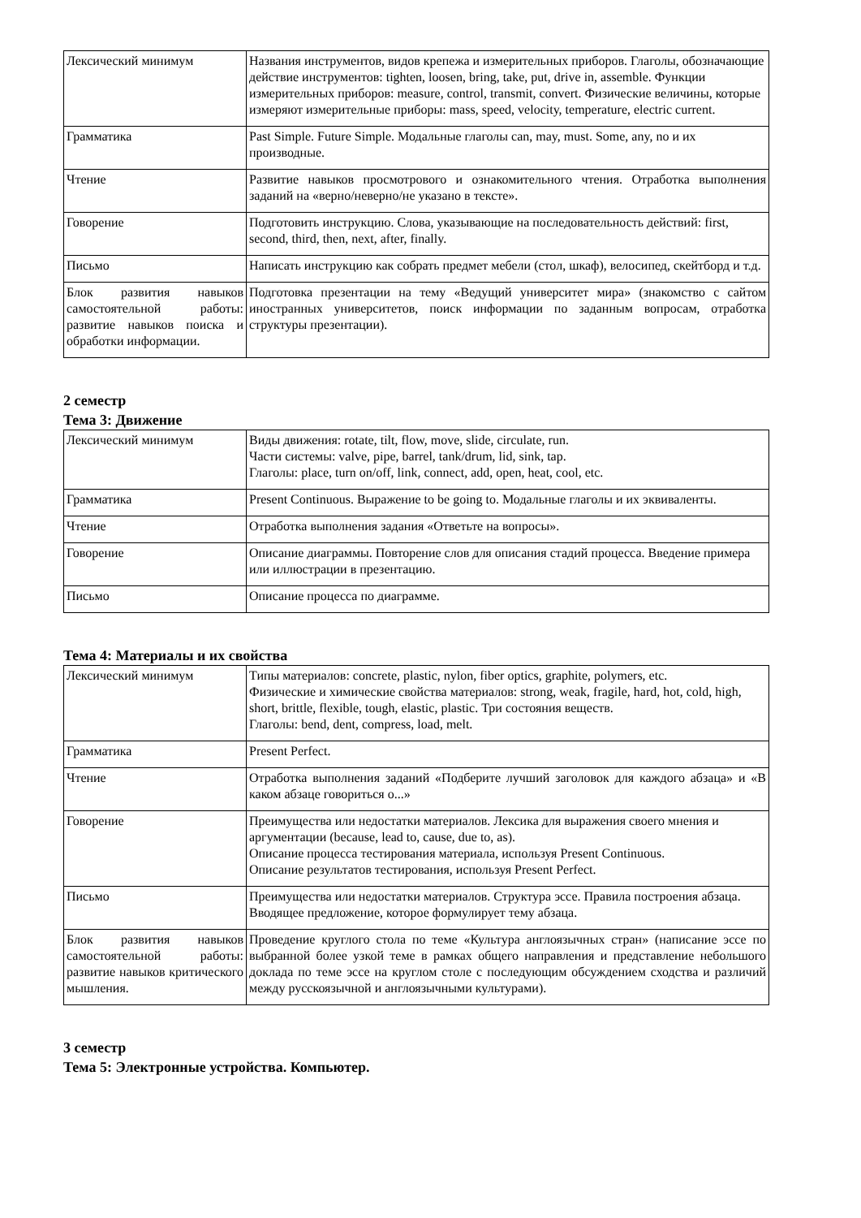| Лексический минимум | Названия инструментов, видов крепежа и измерительных приборов. Глаголы, обозначающие действие инструментов: tighten, loosen, bring, take, put, drive in, assemble. Функции измерительных приборов: measure, control, transmit, convert. Физические величины, которые измеряют измерительные приборы: mass, speed, velocity, temperature, electric current. |
| Грамматика | Past Simple. Future Simple. Модальные глаголы can, may, must. Some, any, no и их производные. |
| Чтение | Развитие навыков просмотрового и ознакомительного чтения. Отработка выполнения заданий на «верно/неверно/не указано в тексте». |
| Говорение | Подготовить инструкцию. Слова, указывающие на последовательность действий: first, second, third, then, next, after, finally. |
| Письмо | Написать инструкцию как собрать предмет мебели (стол, шкаф), велосипед, скейтборд и т.д. |
| Блок развития навыков самостоятельной работы: развитие навыков поиска и обработки информации. | Подготовка презентации на тему «Ведущий университет мира» (знакомство с сайтом иностранных университетов, поиск информации по заданным вопросам, отработка структуры презентации). |
2 семестр
Тема 3: Движение
| Лексический минимум | Виды движения: rotate, tilt, flow, move, slide, circulate, run. Части системы: valve, pipe, barrel, tank/drum, lid, sink, tap. Глаголы: place, turn on/off, link, connect, add, open, heat, cool, etc. |
| Грамматика | Present Continuous. Выражение to be going to. Модальные глаголы и их эквиваленты. |
| Чтение | Отработка выполнения задания «Ответьте на вопросы». |
| Говорение | Описание диаграммы. Повторение слов для описания стадий процесса. Введение примера или иллюстрации в презентацию. |
| Письмо | Описание процесса по диаграмме. |
Тема 4: Материалы и их свойства
| Лексический минимум | Типы материалов: concrete, plastic, nylon, fiber optics, graphite, polymers, etc. Физические и химические свойства материалов: strong, weak, fragile, hard, hot, cold, high, short, brittle, flexible, tough, elastic, plastic. Три состояния веществ. Глаголы: bend, dent, compress, load, melt. |
| Грамматика | Present Perfect. |
| Чтение | Отработка выполнения заданий «Подберите лучший заголовок для каждого абзаца» и «В каком абзаце говориться о...» |
| Говорение | Преимущества или недостатки материалов. Лексика для выражения своего мнения и аргументации (because, lead to, cause, due to, as). Описание процесса тестирования материала, используя Present Continuous. Описание результатов тестирования, используя Present Perfect. |
| Письмо | Преимущества или недостатки материалов. Структура эссе. Правила построения абзаца. Вводящее предложение, которое формулирует тему абзаца. |
| Блок развития навыков самостоятельной работы: развитие навыков критического мышления. | Проведение круглого стола по теме «Культура англоязычных стран» (написание эссе по выбранной более узкой теме в рамках общего направления и представление небольшого доклада по теме эссе на круглом столе с последующим обсуждением сходства и различий между русскоязычной и англоязычными культурами). |
3 семестр
Тема 5: Электронные устройства. Компьютер.